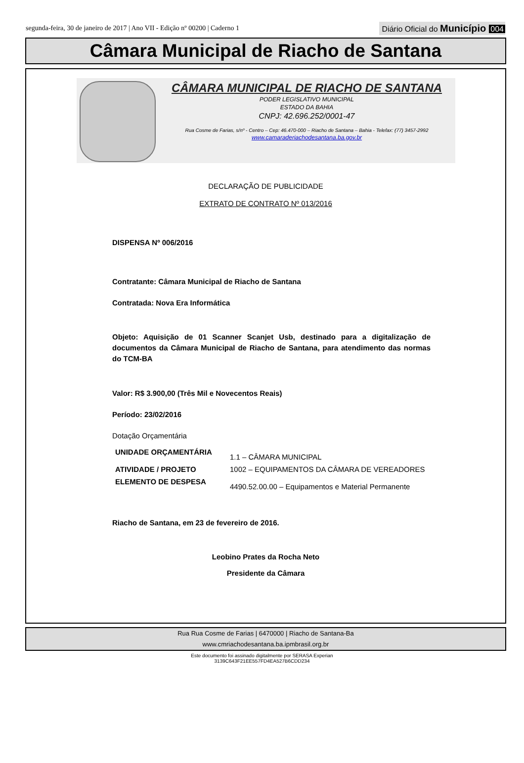segunda-feira, 30 de janeiro de 2017 | Ano VII - Edição nº 00200 | Caderno 1 Diário Oficial do Município 004
Câmara Municipal de Riacho de Santana
CÂMARA MUNICIPAL DE RIACHO DE SANTANA
PODER LEGISLATIVO MUNICIPAL
ESTADO DA BAHIA
CNPJ: 42.696.252/0001-47
Rua Cosme de Farias, s/nº - Centro – Cep: 46.470-000 – Riacho de Santana – Bahia - Telefax: (77) 3457-2992
www.camaraderiachodesantana.ba.gov.br
DECLARAÇÃO DE PUBLICIDADE
EXTRATO DE CONTRATO Nº 013/2016
DISPENSA Nº 006/2016
Contratante: Câmara Municipal de Riacho de Santana
Contratada: Nova Era Informática
Objeto: Aquisição de 01 Scanner Scanjet Usb, destinado para a digitalização de documentos da Câmara Municipal de Riacho de Santana, para atendimento das normas do TCM-BA
Valor: R$ 3.900,00 (Três Mil e Novecentos Reais)
Período: 23/02/2016
Dotação Orçamentária
| UNIDADE ORÇAMENTÁRIA | 1.1 – CÂMARA MUNICIPAL |
| ATIVIDADE / PROJETO | 1002 – EQUIPAMENTOS DA CÂMARA DE VEREADORES |
| ELEMENTO DE DESPESA | 4490.52.00.00 – Equipamentos e Material Permanente |
Riacho de Santana, em 23 de fevereiro de 2016.
Leobino Prates da Rocha Neto
Presidente da Câmara
Rua Rua Cosme de Farias | 6470000 | Riacho de Santana-Ba
www.cmriachodesantana.ba.ipmbrasil.org.br
Este documento foi assinado digitalmente por SERASA Experian
3139C643F21EE557FD4EA527B6CDD234